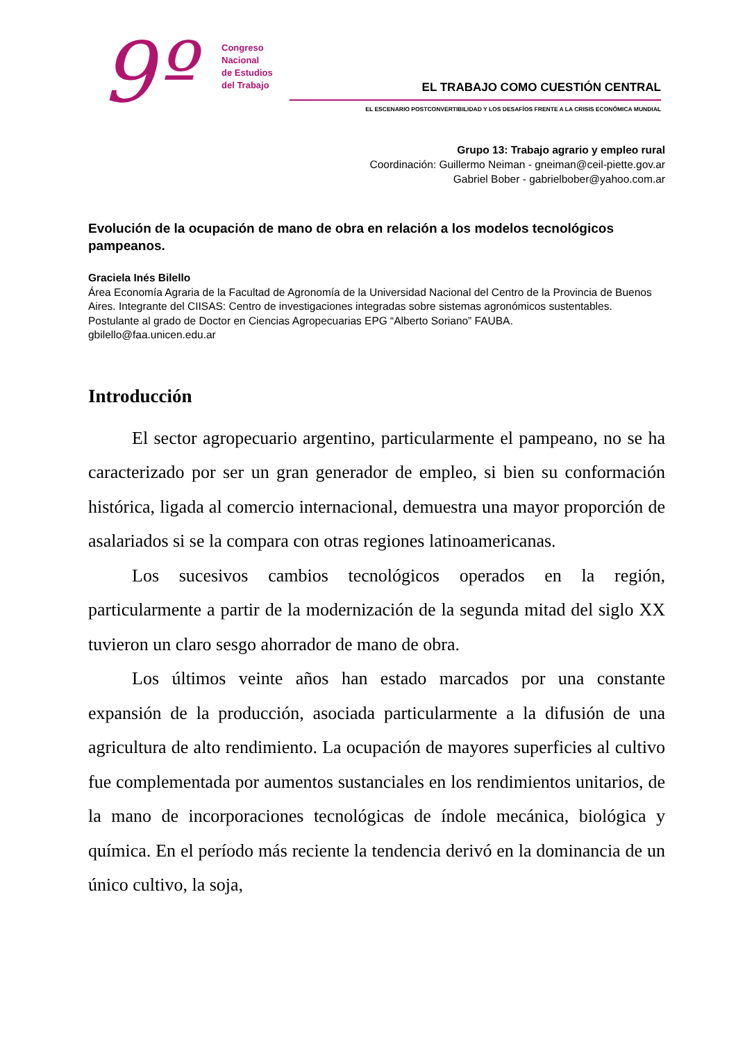9º
Congreso
Nacional
de Estudios
del Trabajo
EL TRABAJO COMO CUESTIÓN CENTRAL
EL ESCENARIO POSTCONVERTIBILIDAD Y LOS DESAFÍOS FRENTE A LA CRISIS ECONÓMICA MUNDIAL
Grupo 13: Trabajo agrario y empleo rural
Coordinación: Guillermo Neiman - gneiman@ceil-piette.gov.ar
Gabriel Bober - gabrielbober@yahoo.com.ar
Evolución de la ocupación de mano de obra en relación a los modelos tecnológicos pampeanos.
Graciela Inés Bilello
Área Economía Agraria de la Facultad de Agronomía de la Universidad Nacional del Centro de la Provincia de Buenos Aires. Integrante del CIISAS: Centro de investigaciones integradas sobre sistemas agronómicos sustentables. Postulante al grado de Doctor en Ciencias Agropecuarias EPG “Alberto Soriano” FAUBA.
gbilello@faa.unicen.edu.ar
Introducción
El sector agropecuario argentino, particularmente el pampeano, no se ha caracterizado por ser un gran generador de empleo, si bien su conformación histórica, ligada al comercio internacional, demuestra una mayor proporción de asalariados si se la compara con otras regiones latinoamericanas.
Los sucesivos cambios tecnológicos operados en la región, particularmente a partir de la modernización de la segunda mitad del siglo XX tuvieron un claro sesgo ahorrador de mano de obra.
Los últimos veinte años han estado marcados por una constante expansión de la producción, asociada particularmente a la difusión de una agricultura de alto rendimiento. La ocupación de mayores superficies al cultivo fue complementada por aumentos sustanciales en los rendimientos unitarios, de la mano de incorporaciones tecnológicas de índole mecánica, biológica y química. En el período más reciente la tendencia derivó en la dominancia de un único cultivo, la soja,